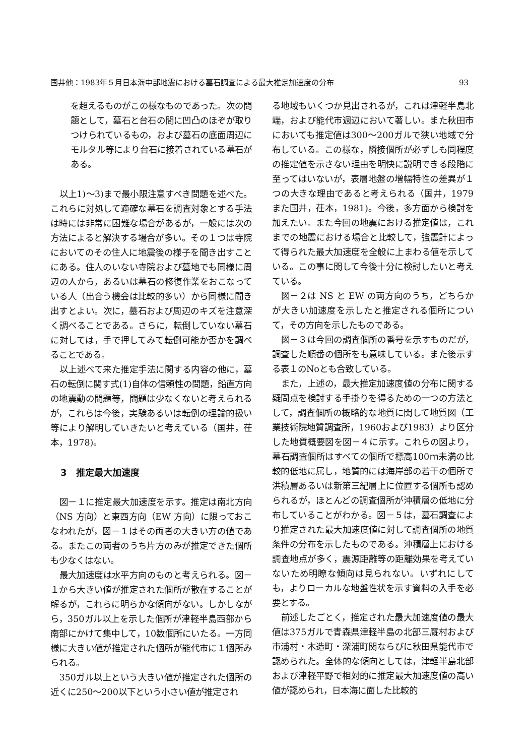国井他：1983年５月日本海中部地震における墓石調査による最大推定加速度の分布 93
を超えるものがこの様なものであった。次の問題として，墓石と台石の間に凹凸のほぞが取りつけられているもの，および墓石の底面周辺にモルタル等により台石に接着されている墓石がある。
以上1)～3)まで最小限注意すべき問題を述べた。これらに対処して適確な墓石を調査対象とする手法は時には非常に困難な場合があるが，一般には次の方法によると解決する場合が多い。その１つは寺院においてのその住人に地震後の様子を聞き出すことにある。住人のいない寺院および墓地でも同様に周辺の人から，あるいは墓石の修復作業をおこなっている人（出合う機会は比較的多い）から同様に聞き出すとよい。次に，墓石および周辺のキズを注意深く調べることである。さらに，転倒していない墓石に対しては，手で押してみて転倒可能か否かを調べることである。
以上述べて来た推定手法に関する内容の他に，墓石の転倒に関す式(1)自体の信頼性の問題，鉛直方向の地震動の問題等，問題は少なくないと考えられるが，これらは今後，実験あるいは転倒の理論的扱い等により解明していきたいと考えている（国井，茌本，1978)。
3　推定最大加速度
図－１に推定最大加速度を示す。推定は南北方向（NS 方向）と東西方向（EW 方向）に限っておこなわれたが，図－１はその両者の大きい方の値である。またこの両者のうち片方のみが推定できた個所も少なくはない。
最大加速度は水平方向のものと考えられる。図－１から大きい値が推定された個所が散在することが解るが，これらに明らかな傾向がない。しかしながら，350ガル以上を示した個所が津軽半島西部から南部にかけて集中して，10数個所にいたる。一方同様に大きい値が推定された個所が能代市に１個所みられる。
350ガル以上という大きい値が推定された個所の近くに250～200以下という小さい値が推定され
る地域もいくつか見出されるが，これは津軽半島北端，および能代市週辺において著しい。また秋田市においても推定値は300～200ガルで狭い地域で分布している。この様な，隣接個所が必ずしも同程度の推定値を示さない理由を明快に説明できる段階に至ってはいないが，表層地盤の増幅特性の差異が１つの大きな理由であると考えられる（国井，1979また国井，茌本，1981)。今後，多方面から検討を加えたい。また今回の地震における推定値は，これまでの地震における場合と比較して，強震計によって得られた最大加速度を全般に上まわる値を示している。この事に関して今後十分に検討したいと考えている。
図－２は NS と EW の両方向のうち，どちらかが大きい加速度を示したと推定される個所について，その方向を示したものである。
図－３は今回の調査個所の番号を示すものだが，調査した順番の個所をも意味している。また後示する表１のNoとも合致している。
また，上述の，最大推定加速度値の分布に関する疑問点を検討する手掛りを得るための一つの方法として，調査個所の概略的な地質に関して地質図（工業技術院地質調査所，1960および1983）より区分した地質概要図を図－４に示す。これらの図より，墓石調査個所はすべての個所で標高100ｍ未満の比較的低地に属し，地質的には海岸部の若干の個所で洪積層あるいは新第三紀層上に位置する個所も認められるが，ほとんどの調査個所が沖積層の低地に分布していることがわかる。図－５は，墓石調査により推定された最大加速度値に対して調査個所の地質条件の分布を示したものである。沖積層上における調査地点が多く，震源距離等の距離効果を考えていないため明瞭な傾向は見られない。いずれにしても，よりローカルな地盤性状を示す資料の入手を必要とする。
前述したごとく，推定された最大加速度値の最大値は375ガルで青森県津軽半島の北部三厩村および市浦村・木造町・深浦町関ならびに秋田県能代市で認められた。全体的な傾向としては，津軽半島北部および津軽平野で相対的に推定最大加速度値の高い値が認められ，日本海に面した比較的